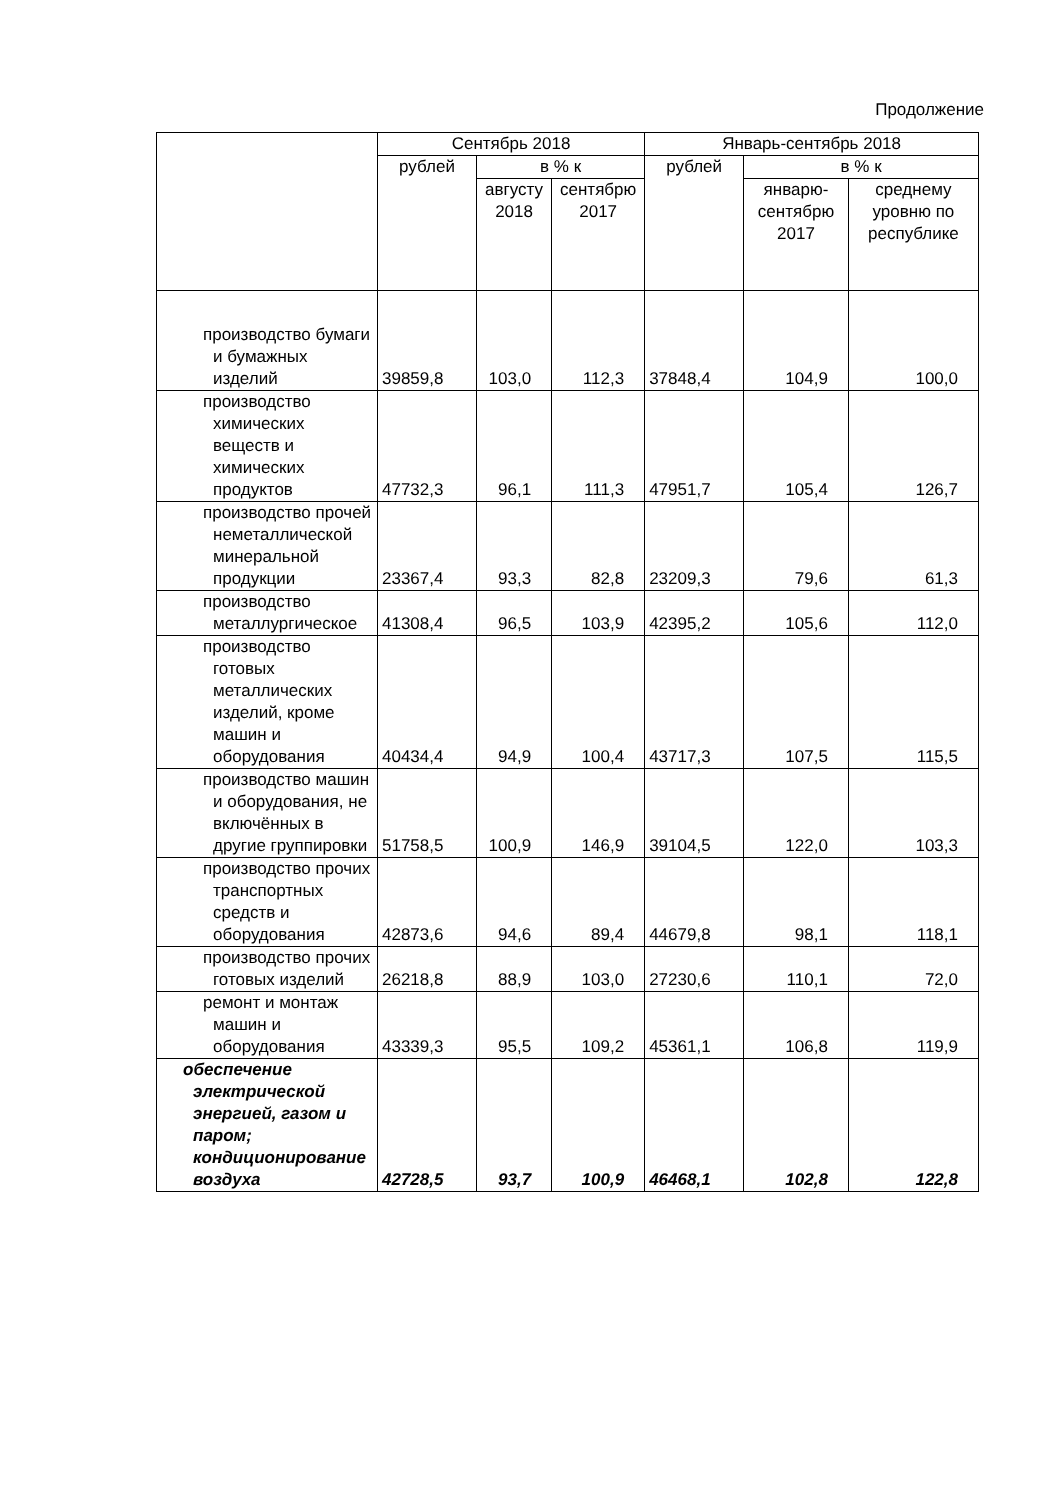Продолжение
| | Сентябрь 2018 | | | Январь-сентябрь 2018 | | |
| --- | --- | --- | --- | --- | --- | --- |
| | рублей | в % к | | рублей | в % к | |
| | | августу 2018 | сентябрю 2017 | | январю-сентябрю 2017 | среднему уровню по республике |
| производство бумаги и бумажных изделий | 39859,8 | 103,0 | 112,3 | 37848,4 | 104,9 | 100,0 |
| производство химических веществ и химических продуктов | 47732,3 | 96,1 | 111,3 | 47951,7 | 105,4 | 126,7 |
| производство прочей неметаллической минеральной продукции | 23367,4 | 93,3 | 82,8 | 23209,3 | 79,6 | 61,3 |
| производство металлургическое | 41308,4 | 96,5 | 103,9 | 42395,2 | 105,6 | 112,0 |
| производство готовых металлических изделий, кроме машин и оборудования | 40434,4 | 94,9 | 100,4 | 43717,3 | 107,5 | 115,5 |
| производство машин и оборудования, не включённых в другие группировки | 51758,5 | 100,9 | 146,9 | 39104,5 | 122,0 | 103,3 |
| производство прочих транспортных средств и оборудования | 42873,6 | 94,6 | 89,4 | 44679,8 | 98,1 | 118,1 |
| производство прочих готовых изделий | 26218,8 | 88,9 | 103,0 | 27230,6 | 110,1 | 72,0 |
| ремонт и монтаж машин и оборудования | 43339,3 | 95,5 | 109,2 | 45361,1 | 106,8 | 119,9 |
| обеспечение электрической энергией, газом и паром; кондиционирование воздуха | 42728,5 | 93,7 | 100,9 | 46468,1 | 102,8 | 122,8 |